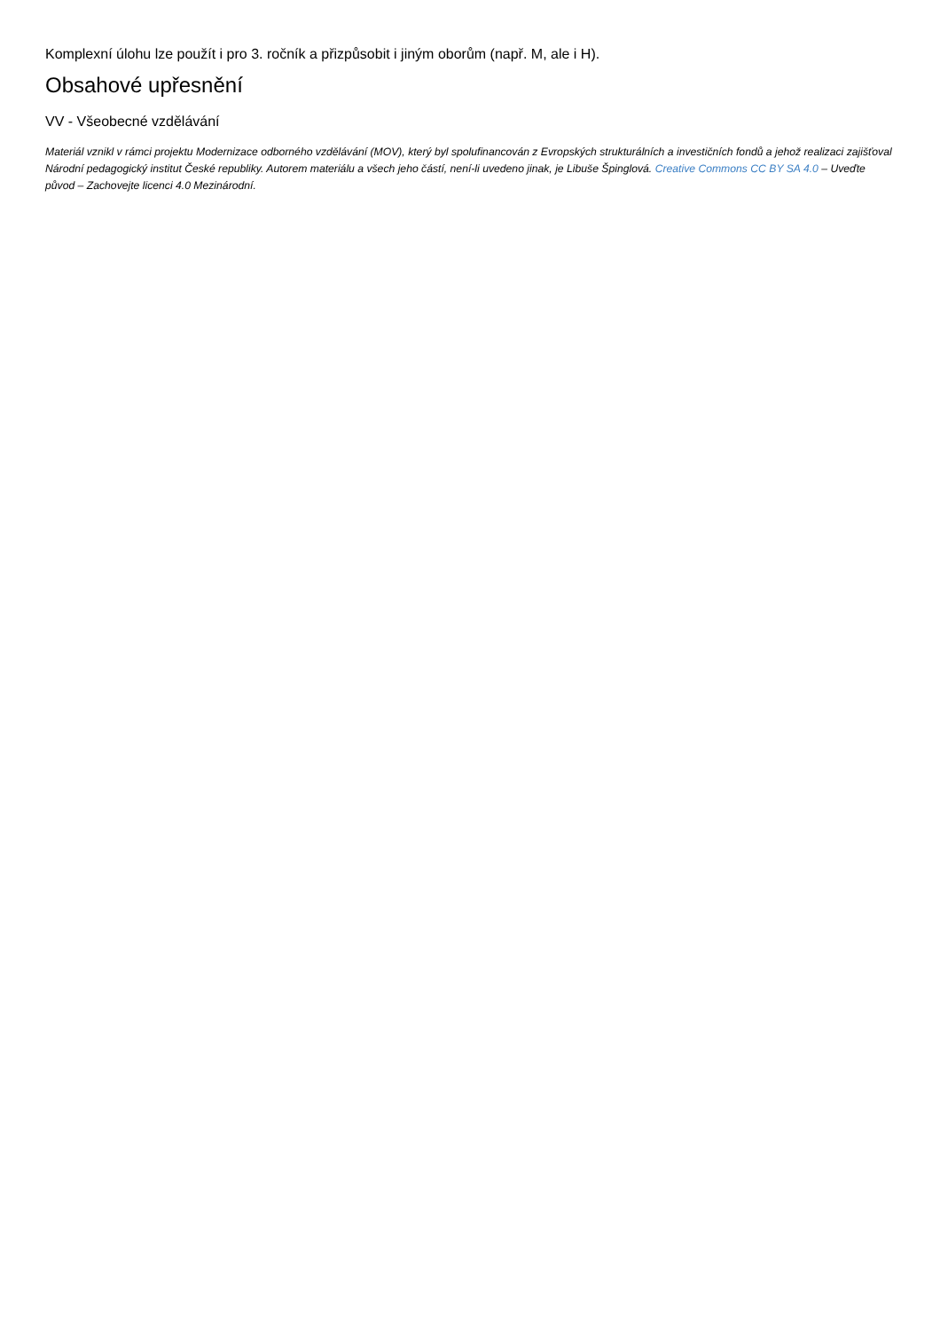Komplexní úlohu lze použít i pro 3. ročník a přizpůsobit i jiným oborům (např. M, ale i H).
Obsahové upřesnění
VV - Všeobecné vzdělávání
Materiál vznikl v rámci projektu Modernizace odborného vzdělávání (MOV), který byl spolufinancován z Evropských strukturálních a investičních fondů a jehož realizaci zajišťoval Národní pedagogický institut České republiky. Autorem materiálu a všech jeho částí, není-li uvedeno jinak, je Libuše Špinglová. Creative Commons CC BY SA 4.0 – Uveďte původ – Zachovejte licenci 4.0 Mezinárodní.